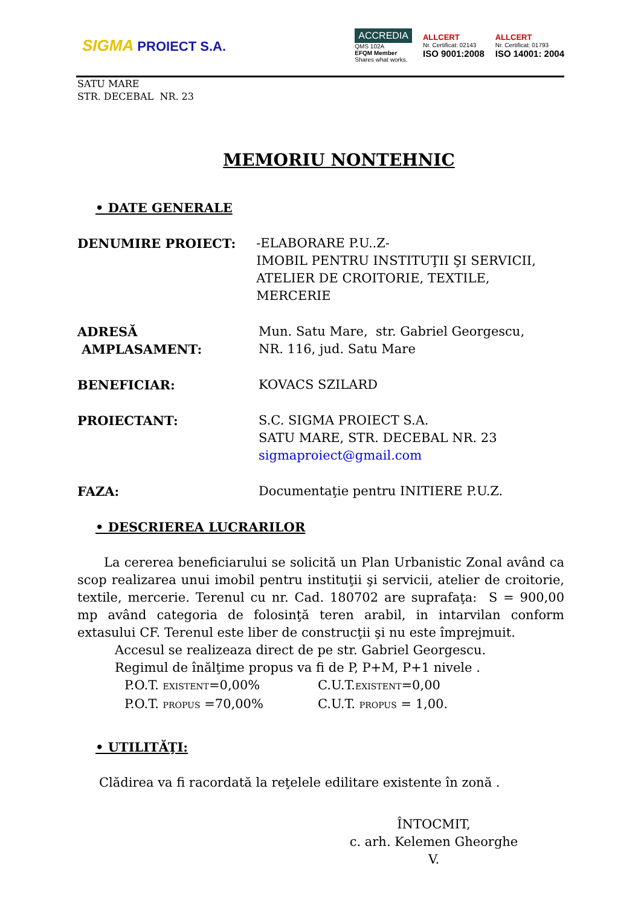SIGMA PROIECT S.A.
ACCREDIA
QMS 102A
EFQM Member
Shares what works.
ALLCERT
Nr. Certificat: 02143
ISO 9001:2008
ALLCERT
Nr. Certificat: 01793
ISO 14001: 2004
SATU MARE
STR. DECEBAL NR. 23
MEMORIU NONTEHNIC
• DATE GENERALE
DENUMIRE PROIECT: -ELABORARE P.U..Z-
IMOBIL PENTRU INSTITUŢII ŞI SERVICII,
ATELIER DE CROITORIE, TEXTILE, MERCERIE
ADRESĂ AMPLASAMENT: Mun. Satu Mare, str. Gabriel Georgescu,
NR. 116, jud. Satu Mare
BENEFICIAR: KOVACS SZILARD
PROIECTANT: S.C. SIGMA PROIECT S.A.
SATU MARE, STR. DECEBAL NR. 23
sigmaproiect@gmail.com
FAZA: Documentaţie pentru INITIERE P.U.Z.
• DESCRIEREA LUCRARILOR
La cererea beneficiarului se solicită un Plan Urbanistic Zonal având ca scop realizarea unui imobil pentru instituţii şi servicii, atelier de croitorie, textile, mercerie. Terenul cu nr. Cad. 180702 are suprafaţa: S = 900,00 mp având categoria de folosinţă teren arabil, in intarvilan conform extasului CF. Terenul este liber de construcţii şi nu este împrejmuit.
Accesul se realizeaza direct de pe str. Gabriel Georgescu.
Regimul de înălţime propus va fi de P, P+M, P+1 nivele .
P.O.T. EXISTENT=0,00%
P.O.T. PROPUS =70,00%
C.U.T.EXISTENT=0,00
C.U.T. PROPUS = 1,00.
• UTILITĂŢI:
Clădirea va fi racordată la reţelele edilitare existente în zonă .
ÎNTOCMIT,
c. arh. Kelemen Gheorghe V.